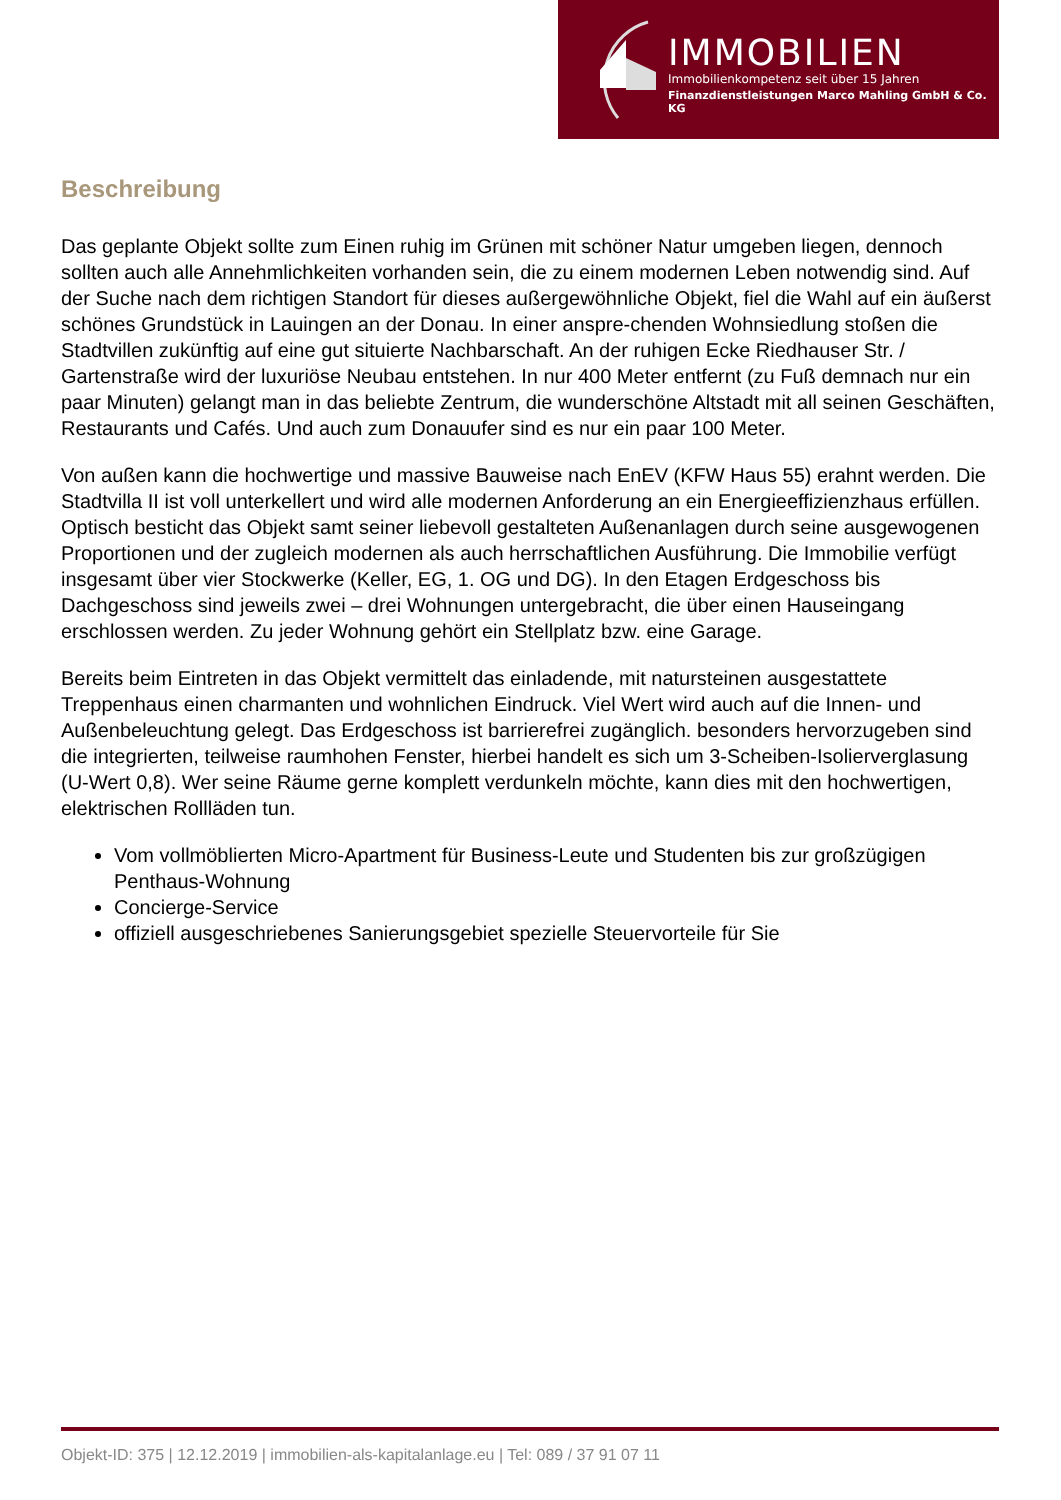IMMOBILIEN
Immobilienkompetenz seit über 15 Jahren
Finanzdienstleistungen Marco Mahling GmbH & Co. KG
Beschreibung
Das geplante Objekt sollte zum Einen ruhig im Grünen mit schöner Natur umgeben liegen, dennoch sollten auch alle Annehmlichkeiten vorhanden sein, die zu einem modernen Leben notwendig sind. Auf der Suche nach dem richtigen Standort für dieses außergewöhnliche Objekt, fiel die Wahl auf ein äußerst schönes Grundstück in Lauingen an der Donau. In einer anspre-chenden Wohnsiedlung stoßen die Stadtvillen zukünftig auf eine gut situierte Nachbarschaft. An der ruhigen Ecke Riedhauser Str. / Gartenstraße wird der luxuriöse Neubau entstehen. In nur 400 Meter entfernt (zu Fuß demnach nur ein paar Minuten) gelangt man in das beliebte Zentrum, die wunderschöne Altstadt mit all seinen Geschäften, Restaurants und Cafés. Und auch zum Donauufer sind es nur ein paar 100 Meter.
Von außen kann die hochwertige und massive Bauweise nach EnEV (KFW Haus 55) erahnt werden. Die Stadtvilla II ist voll unterkellert und wird alle modernen Anforderung an ein Energieeffizienzhaus erfüllen. Optisch besticht das Objekt samt seiner liebevoll gestalteten Außenanlagen durch seine ausgewogenen Proportionen und der zugleich modernen als auch herrschaftlichen Ausführung. Die Immobilie verfügt insgesamt über vier Stockwerke (Keller, EG, 1. OG und DG). In den Etagen Erdgeschoss bis Dachgeschoss sind jeweils zwei – drei Wohnungen untergebracht, die über einen Hauseingang erschlossen werden. Zu jeder Wohnung gehört ein Stellplatz bzw. eine Garage.
Bereits beim Eintreten in das Objekt vermittelt das einladende, mit natursteinen ausgestattete Treppenhaus einen charmanten und wohnlichen Eindruck. Viel Wert wird auch auf die Innen- und Außenbeleuchtung gelegt. Das Erdgeschoss ist barrierefrei zugänglich. besonders hervorzugeben sind die integrierten, teilweise raumhohen Fenster, hierbei handelt es sich um 3-Scheiben-Isolierverglasung (U-Wert 0,8). Wer seine Räume gerne komplett verdunkeln möchte, kann dies mit den hochwertigen, elektrischen Rollläden tun.
Vom vollmöblierten Micro-Apartment für Business-Leute und Studenten bis zur großzügigen Penthaus-Wohnung
Concierge-Service
offiziell ausgeschriebenes Sanierungsgebiet spezielle Steuervorteile für Sie
Objekt-ID: 375 | 12.12.2019 | immobilien-als-kapitalanlage.eu | Tel: 089 / 37 91 07 11